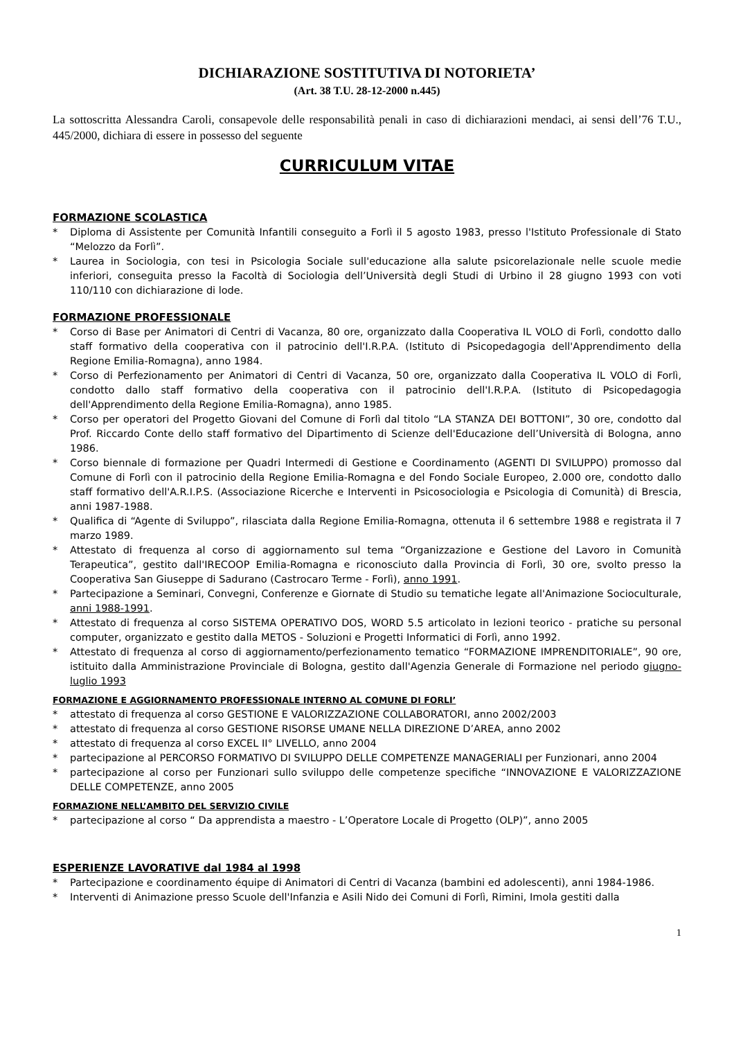DICHIARAZIONE SOSTITUTIVA DI NOTORIETA’
(Art. 38 T.U. 28-12-2000 n.445)
La sottoscritta Alessandra Caroli, consapevole delle responsabilità penali in caso di dichiarazioni mendaci, ai sensi dell’76 T.U., 445/2000, dichiara di essere in possesso del seguente
CURRICULUM VITAE
FORMAZIONE SCOLASTICA
* Diploma di Assistente per Comunità Infantili conseguito a Forlì il 5 agosto 1983, presso l'Istituto Professionale di Stato “Melozzo da Forlì”.
* Laurea in Sociologia, con tesi in Psicologia Sociale sull'educazione alla salute psicorelazionale nelle scuole medie inferiori, conseguita presso la Facoltà di Sociologia dell’Università degli Studi di Urbino il 28 giugno 1993 con voti 110/110 con dichiarazione di lode.
FORMAZIONE PROFESSIONALE
* Corso di Base per Animatori di Centri di Vacanza, 80 ore, organizzato dalla Cooperativa IL VOLO di Forlì, condotto dallo staff formativo della cooperativa con il patrocinio dell'I.R.P.A. (Istituto di Psicopedagogia dell'Apprendimento della Regione Emilia-Romagna), anno 1984.
* Corso di Perfezionamento per Animatori di Centri di Vacanza, 50 ore, organizzato dalla Cooperativa IL VOLO di Forlì, condotto dallo staff formativo della cooperativa con il patrocinio dell'I.R.P.A. (Istituto di Psicopedagogia dell'Apprendimento della Regione Emilia-Romagna), anno 1985.
* Corso per operatori del Progetto Giovani del Comune di Forlì dal titolo “LA STANZA DEI BOTTONI”, 30 ore, condotto dal Prof. Riccardo Conte dello staff formativo del Dipartimento di Scienze dell'Educazione dell’Università di Bologna, anno 1986.
* Corso biennale di formazione per Quadri Intermedi di Gestione e Coordinamento (AGENTI DI SVILUPPO) promosso dal Comune di Forlì con il patrocinio della Regione Emilia-Romagna e del Fondo Sociale Europeo, 2.000 ore, condotto dallo staff formativo dell'A.R.I.P.S. (Associazione Ricerche e Interventi in Psicosociologia e Psicologia di Comunità) di Brescia, anni 1987-1988.
* Qualifica di “Agente di Sviluppo”, rilasciata dalla Regione Emilia-Romagna, ottenuta il 6 settembre 1988 e registrata il 7 marzo 1989.
* Attestato di frequenza al corso di aggiornamento sul tema “Organizzazione e Gestione del Lavoro in Comunità Terapeutica”, gestito dall'IRECOOP Emilia-Romagna e riconosciuto dalla Provincia di Forlì, 30 ore, svolto presso la Cooperativa San Giuseppe di Sadurano (Castrocaro Terme - Forlì), anno 1991.
* Partecipazione a Seminari, Convegni, Conferenze e Giornate di Studio su tematiche legate all'Animazione Socioculturale, anni 1988-1991.
* Attestato di frequenza al corso SISTEMA OPERATIVO DOS, WORD 5.5 articolato in lezioni teorico - pratiche su personal computer, organizzato e gestito dalla METOS - Soluzioni e Progetti Informatici di Forlì, anno 1992.
* Attestato di frequenza al corso di aggiornamento/perfezionamento tematico “FORMAZIONE IMPRENDITORIALE”, 90 ore, istituito dalla Amministrazione Provinciale di Bologna, gestito dall'Agenzia Generale di Formazione nel periodo giugno-luglio 1993
FORMAZIONE E AGGIORNAMENTO PROFESSIONALE INTERNO AL COMUNE DI FORLI’
* attestato di frequenza al corso GESTIONE E VALORIZZAZIONE COLLABORATORI, anno 2002/2003
* attestato di frequenza al corso GESTIONE RISORSE UMANE NELLA DIREZIONE D’AREA, anno 2002
* attestato di frequenza al corso EXCEL II° LIVELLO, anno 2004
* partecipazione al PERCORSO FORMATIVO DI SVILUPPO DELLE COMPETENZE MANAGERIALI per Funzionari, anno 2004
* partecipazione al corso per Funzionari sullo sviluppo delle competenze specifiche “INNOVAZIONE E VALORIZZAZIONE DELLE COMPETENZE, anno 2005
FORMAZIONE NELL’AMBITO DEL SERVIZIO CIVILE
* partecipazione al corso “ Da apprendista a maestro - L’Operatore Locale di Progetto (OLP)”, anno 2005
ESPERIENZE LAVORATIVE dal 1984 al 1998
* Partecipazione e coordinamento équipe di Animatori di Centri di Vacanza (bambini ed adolescenti), anni 1984-1986.
* Interventi di Animazione presso Scuole dell'Infanzia e Asili Nido dei Comuni di Forlì, Rimini, Imola gestiti dalla
1